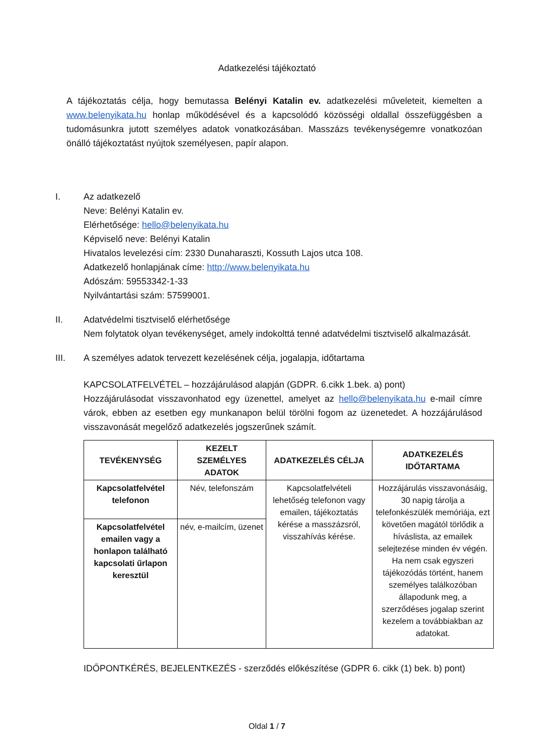Adatkezelési tájékoztató
A tájékoztatás célja, hogy bemutassa Belényi Katalin ev. adatkezelési műveleteit, kiemelten a www.belenyikata.hu honlap működésével és a kapcsolódó közösségi oldallal összefüggésben a tudomásunkra jutott személyes adatok vonatkozásában. Masszázs tevékenységemre vonatkozóan önálló tájékoztatást nyújtok személyesen, papír alapon.
I. Az adatkezelő
Neve: Belényi Katalin ev.
Elérhetősége: hello@belenyikata.hu
Képviselő neve: Belényi Katalin
Hivatalos levelezési cím: 2330 Dunaharaszti, Kossuth Lajos utca 108.
Adatkezelő honlapjának címe: http://www.belenyikata.hu
Adószám: 59553342-1-33
Nyilvántartási szám: 57599001.
II. Adatvédelmi tisztviselő elérhetősége
Nem folytatok olyan tevékenységet, amely indokolttá tenné adatvédelmi tisztviselő alkalmazását.
III. A személyes adatok tervezett kezelésének célja, jogalapja, időtartama
KAPCSOLATFELVÉTEL – hozzájárulásod alapján (GDPR. 6.cikk 1.bek. a) pont)
Hozzájárulásodat visszavonhatod egy üzenettel, amelyet az hello@belenyikata.hu e-mail címre várok, ebben az esetben egy munkanapon belül törölni fogom az üzenetedet. A hozzájárulásod visszavonását megelőző adatkezelés jogszerűnek számít.
| TEVÉKENYSÉG | KEZELT SZEMÉLYES ADATOK | ADATKEZELÉS CÉLJA | ADATKEZELÉS IDŐTARTAMA |
| --- | --- | --- | --- |
| Kapcsolatfelvétel telefonon | Név, telefonszám | Kapcsolatfelvételi lehetőség telefonon vagy emailen, tájékoztatás kérése a masszázsról, visszahívás kérése. | Hozzájárulás visszavonásáig, 30 napig tárolja a telefonkészülék memóriája, ezt követően magától törlődik a híváslista, az emailek selejtezése minden év végén. Ha nem csak egyszeri tájékozódás történt, hanem személyes találkozóban állapodunk meg, a szerződéses jogalap szerint kezelem a továbbiakban az adatokat. |
| Kapcsolatfelvétel emailen vagy a honlapon található kapcsolati űrlapon keresztül | név, e-mailcím, üzenet | | |
IDŐPONTKÉRÉS, BEJELENTKEZÉS - szerződés előkészítése (GDPR 6. cikk (1) bek. b) pont)
Oldal 1 / 7